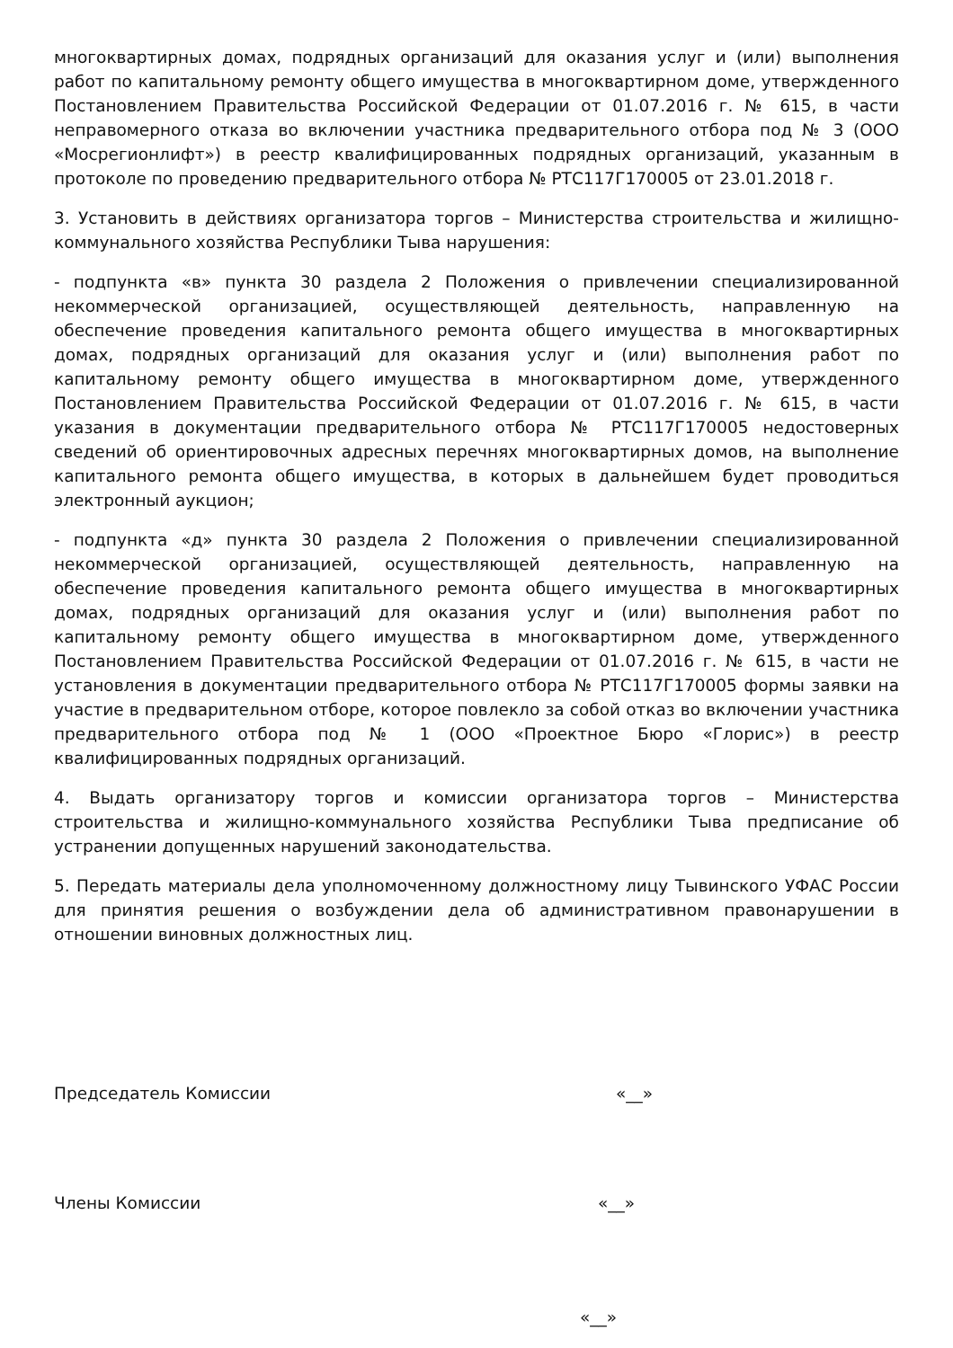многоквартирных домах, подрядных организаций для оказания услуг и (или) выполнения работ по капитальному ремонту общего имущества в многоквартирном доме, утвержденного Постановлением Правительства Российской Федерации от 01.07.2016 г. № 615, в части неправомерного отказа во включении участника предварительного отбора под № 3 (ООО «Мосрегионлифт») в реестр квалифицированных подрядных организаций, указанным в протоколе по проведению предварительного отбора № РТС117Г170005 от 23.01.2018 г.
3. Установить в действиях организатора торгов – Министерства строительства и жилищно-коммунального хозяйства Республики Тыва нарушения:
- подпункта «в» пункта 30 раздела 2 Положения о привлечении специализированной некоммерческой организацией, осуществляющей деятельность, направленную на обеспечение проведения капитального ремонта общего имущества в многоквартирных домах, подрядных организаций для оказания услуг и (или) выполнения работ по капитальному ремонту общего имущества в многоквартирном доме, утвержденного Постановлением Правительства Российской Федерации от 01.07.2016 г. № 615, в части указания в документации предварительного отбора № РТС117Г170005 недостоверных сведений об ориентировочных адресных перечнях многоквартирных домов, на выполнение капитального ремонта общего имущества, в которых в дальнейшем будет проводиться электронный аукцион;
- подпункта «д» пункта 30 раздела 2 Положения о привлечении специализированной некоммерческой организацией, осуществляющей деятельность, направленную на обеспечение проведения капитального ремонта общего имущества в многоквартирных домах, подрядных организаций для оказания услуг и (или) выполнения работ по капитальному ремонту общего имущества в многоквартирном доме, утвержденного Постановлением Правительства Российской Федерации от 01.07.2016 г. № 615, в части не установления в документации предварительного отбора № РТС117Г170005 формы заявки на участие в предварительном отборе, которое повлекло за собой отказ во включении участника предварительного отбора под № 1 (ООО «Проектное Бюро «Глорис») в реестр квалифицированных подрядных организаций.
4. Выдать организатору торгов и комиссии организатора торгов – Министерства строительства и жилищно-коммунального хозяйства Республики Тыва предписание об устранении допущенных нарушений законодательства.
5. Передать материалы дела уполномоченному должностному лицу Тывинского УФАС России для принятия решения о возбуждении дела об административном правонарушении в отношении виновных должностных лиц.
Председатель Комиссии «__»
Члены Комиссии «__»
«__»